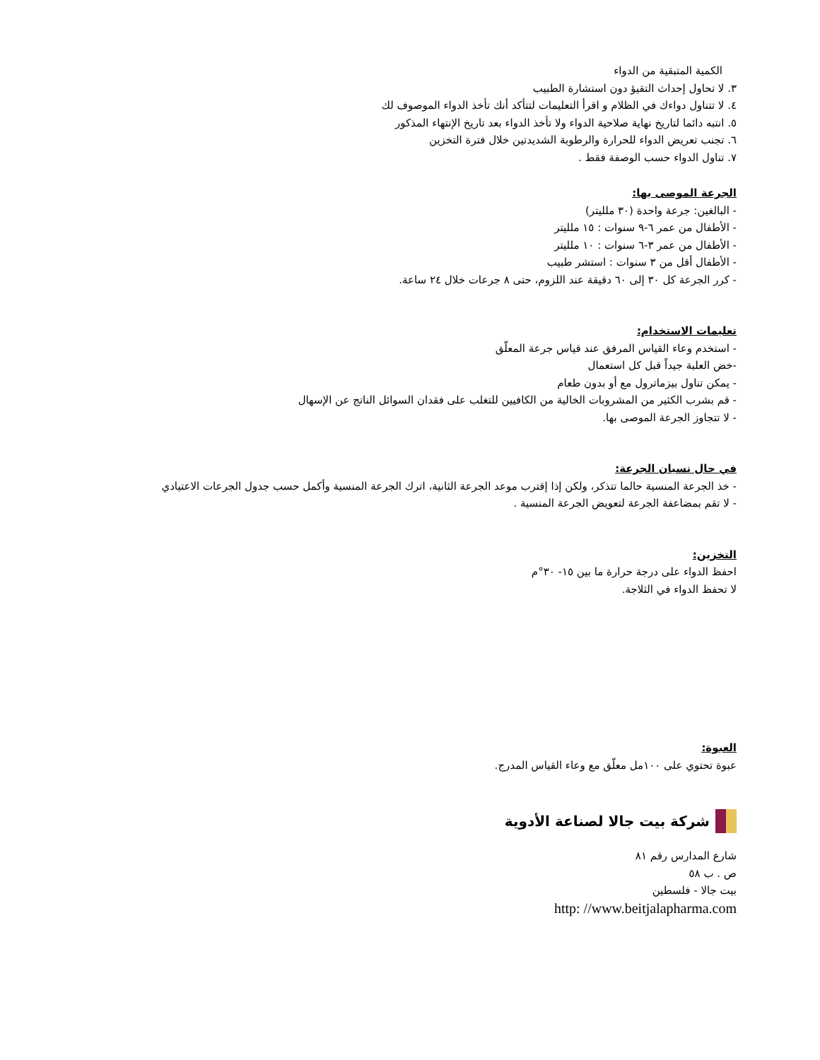الكمية المتبقية من الدواء
٣. لا تحاول إحداث التقيؤ دون استشارة الطبيب
٤. لا تتناول دواءك في الظلام و اقرأ التعليمات لتتأكد أنك تأخذ الدواء الموصوف لك
٥. انتبه دائما لتاريخ نهاية صلاحية الدواء ولا تأخذ الدواء بعد تاريخ الإنتهاء المذكور
٦. تجنب تعريض الدواء للحرارة والرطوبة الشديدتين خلال فترة التخزين
٧. تناول الدواء حسب الوصفة فقط .
الجرعة الموصى بها:
- البالغين: جرعة واحدة (٣٠ ملليتر)
- الأطفال من عمر ٦-٩ سنوات : ١٥ ملليتر
- الأطفال من عمر ٣-٦ سنوات : ١٠ ملليتر
- الأطفال أقل من ٣ سنوات : استشر طبيب
- كرر الجرعة كل ٣٠ إلى ٦٠ دقيقة عند اللزوم، حتى ٨ جرعات خلال ٢٤ ساعة.
تعليمات الاستخدام:
- استخدم وعاء القياس المرفق عند قياس جرعة المعلّق
-خض العلبة جيداً قبل كل استعمال
- يمكن تناول بيزماترول مع أو بدون طعام
- قم بشرب الكثير من المشروبات الخالية من الكافيين للتغلب على فقدان السوائل الناتج عن الإسهال
- لا تتجاوز الجرعة الموصى بها.
في حال نسيان الجرعة:
- خذ الجرعة المنسية حالما تتذكر، ولكن إذا إقترب موعد الجرعة الثانية، اترك الجرعة المنسية وأكمل حسب جدول الجرعات الاعتيادي
- لا تقم بمضاعفة الجرعة لتعويض الجرعة المنسية .
التخزين:
احفظ الدواء على درجة حرارة ما بين ١٥- ٣٠°م
لا تحفظ الدواء في الثلاجة.
العبوة:
عبوة تحتوي على ١٠٠مل معلّق مع وعاء القياس المدرج.
شركة بيت جالا لصناعة الأدوية
شارع المدارس رقم ٨١
ص . ب ٥٨
بيت جالا - فلسطين
http: //www.beitjalapharma.com